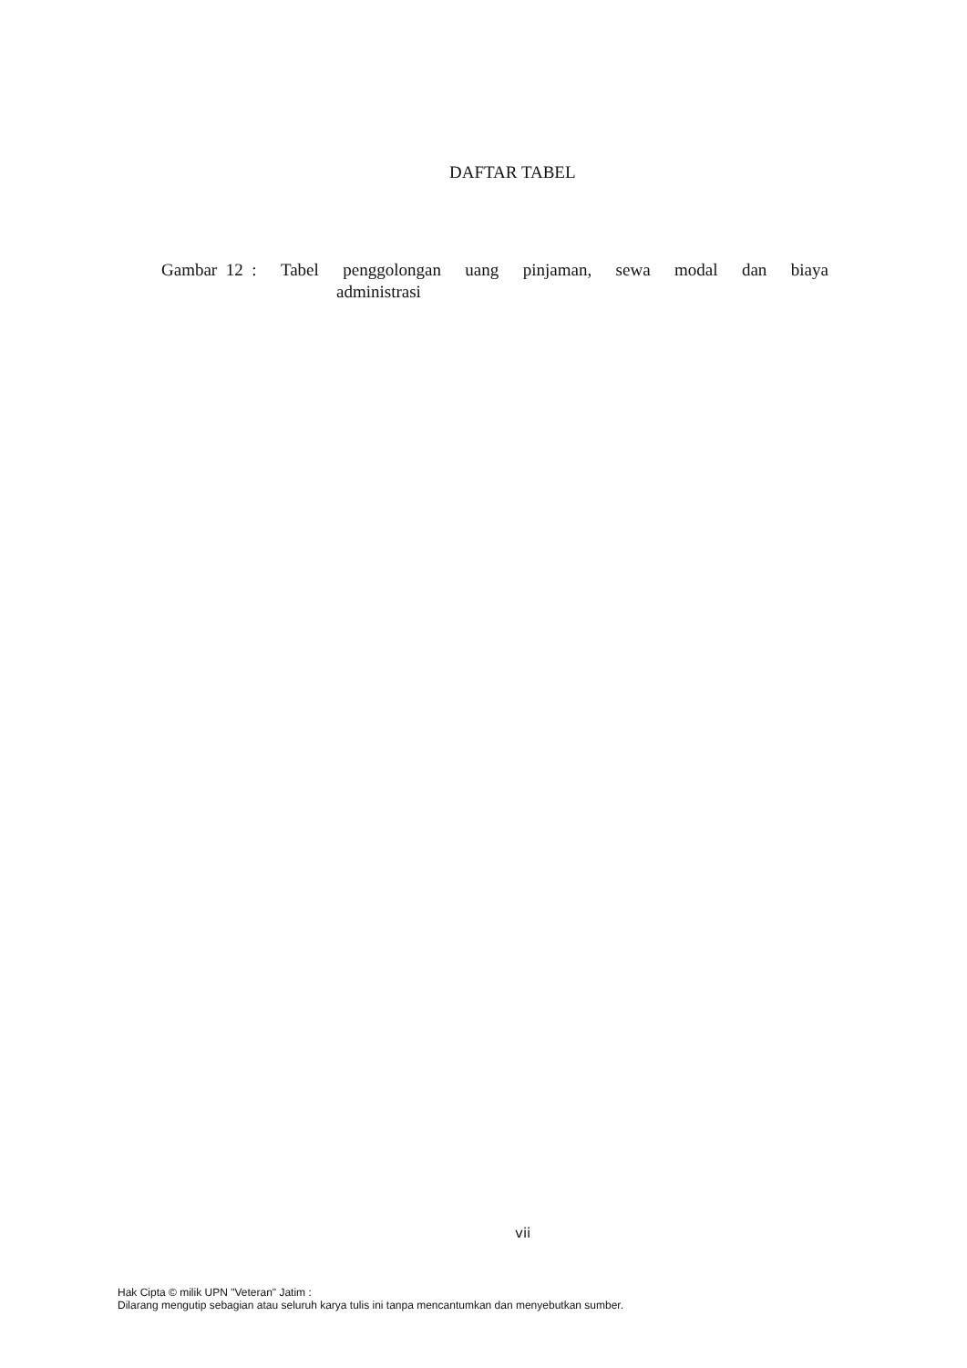DAFTAR TABEL
Gambar 12 : Tabel penggolongan uang pinjaman, sewa modal dan biaya
administrasi
vii
Hak Cipta © milik UPN "Veteran" Jatim :
Dilarang mengutip sebagian atau seluruh karya tulis ini tanpa mencantumkan dan menyebutkan sumber.